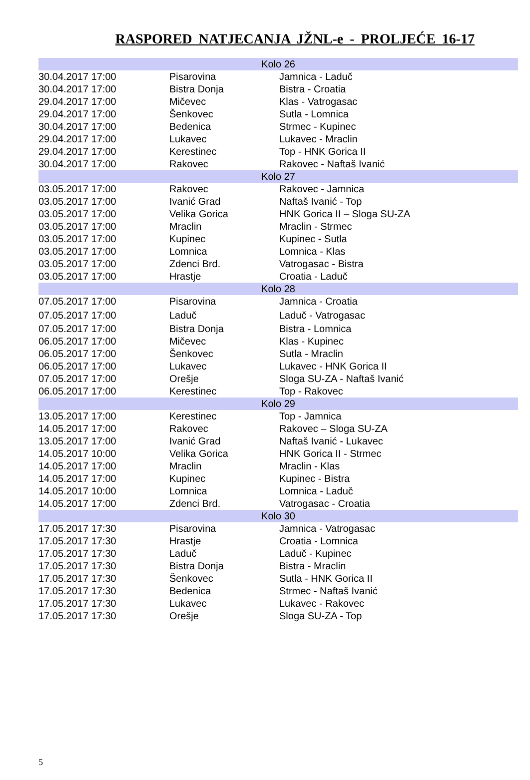RASPORED NATJECANJA JŽNL-e - PROLJEĆE 16-17
| Kolo 26 | | |
| 30.04.2017 17:00 | Pisarovina | Jamnica - Laduč |
| 30.04.2017 17:00 | Bistra Donja | Bistra - Croatia |
| 29.04.2017 17:00 | Mičevec | Klas - Vatrogasac |
| 29.04.2017 17:00 | Šenkovec | Sutla - Lomnica |
| 30.04.2017 17:00 | Bedenica | Strmec - Kupinec |
| 29.04.2017 17:00 | Lukavec | Lukavec - Mraclin |
| 29.04.2017 17:00 | Kerestinec | Top - HNK Gorica II |
| 30.04.2017 17:00 | Rakovec | Rakovec - Naftaš Ivanić |
| Kolo 27 | | |
| 03.05.2017 17:00 | Rakovec | Rakovec - Jamnica |
| 03.05.2017 17:00 | Ivanić Grad | Naftaš Ivanić - Top |
| 03.05.2017 17:00 | Velika Gorica | HNK Gorica II – Sloga SU-ZA |
| 03.05.2017 17:00 | Mraclin | Mraclin - Strmec |
| 03.05.2017 17:00 | Kupinec | Kupinec - Sutla |
| 03.05.2017 17:00 | Lomnica | Lomnica - Klas |
| 03.05.2017 17:00 | Zdenci Brd. | Vatrogasac - Bistra |
| 03.05.2017 17:00 | Hrastje | Croatia - Laduč |
| Kolo 28 | | |
| 07.05.2017 17:00 | Pisarovina | Jamnica - Croatia |
| 07.05.2017 17:00 | Laduč | Laduč - Vatrogasac |
| 07.05.2017 17:00 | Bistra Donja | Bistra - Lomnica |
| 06.05.2017 17:00 | Mičevec | Klas - Kupinec |
| 06.05.2017 17:00 | Šenkovec | Sutla - Mraclin |
| 06.05.2017 17:00 | Lukavec | Lukavec - HNK Gorica II |
| 07.05.2017 17:00 | Orešje | Sloga SU-ZA - Naftaš Ivanić |
| 06.05.2017 17:00 | Kerestinec | Top - Rakovec |
| Kolo 29 | | |
| 13.05.2017 17:00 | Kerestinec | Top - Jamnica |
| 14.05.2017 17:00 | Rakovec | Rakovec – Sloga SU-ZA |
| 13.05.2017 17:00 | Ivanić Grad | Naftaš Ivanić - Lukavec |
| 14.05.2017 10:00 | Velika Gorica | HNK Gorica II - Strmec |
| 14.05.2017 17:00 | Mraclin | Mraclin - Klas |
| 14.05.2017 17:00 | Kupinec | Kupinec - Bistra |
| 14.05.2017 10:00 | Lomnica | Lomnica - Laduč |
| 14.05.2017 17:00 | Zdenci Brd. | Vatrogasac - Croatia |
| Kolo 30 | | |
| 17.05.2017 17:30 | Pisarovina | Jamnica - Vatrogasac |
| 17.05.2017 17:30 | Hrastje | Croatia - Lomnica |
| 17.05.2017 17:30 | Laduč | Laduč - Kupinec |
| 17.05.2017 17:30 | Bistra Donja | Bistra - Mraclin |
| 17.05.2017 17:30 | Šenkovec | Sutla - HNK Gorica II |
| 17.05.2017 17:30 | Bedenica | Strmec - Naftaš Ivanić |
| 17.05.2017 17:30 | Lukavec | Lukavec - Rakovec |
| 17.05.2017 17:30 | Orešje | Sloga SU-ZA - Top |
5